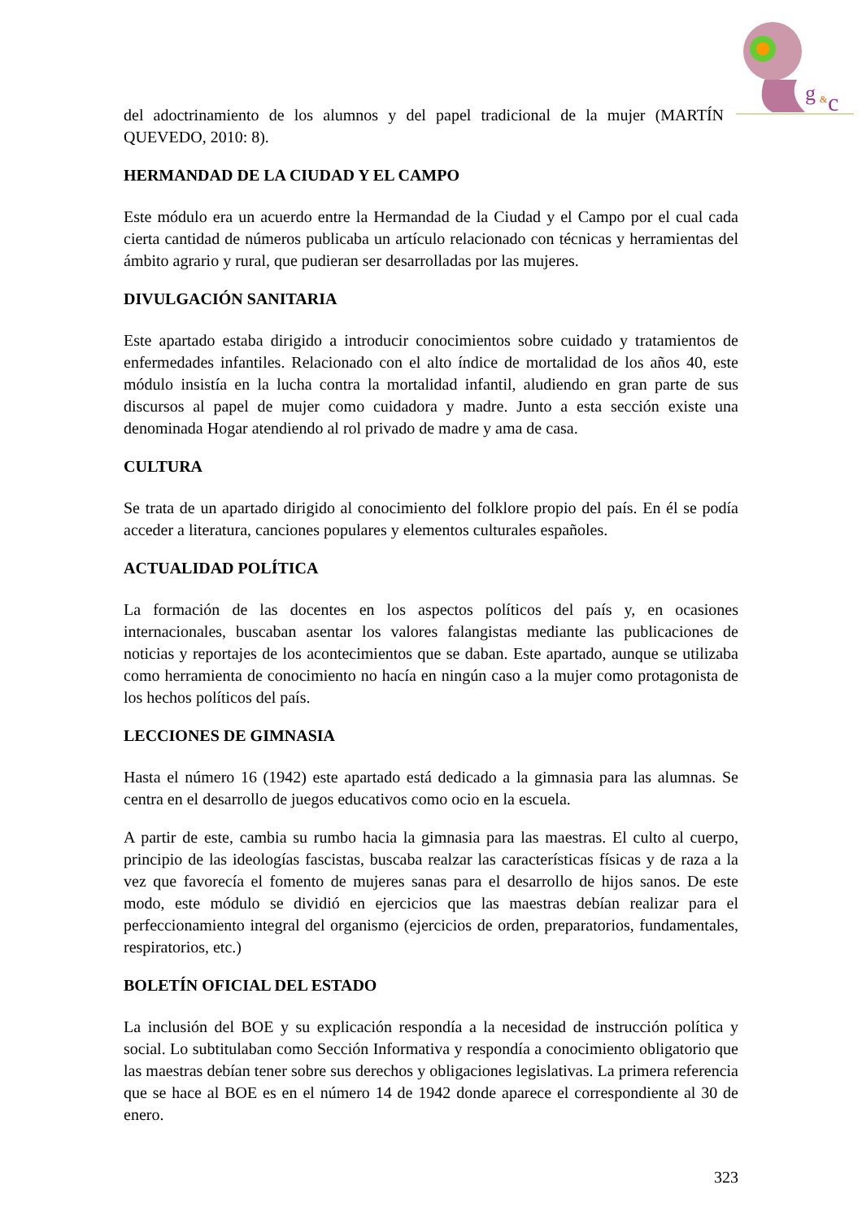g
&
c
del adoctrinamiento de los alumnos y del papel tradicional de la mujer (MARTÍN QUEVEDO, 2010: 8).
HERMANDAD DE LA CIUDAD Y EL CAMPO
Este módulo era un acuerdo entre la Hermandad de la Ciudad y el Campo por el cual cada cierta cantidad de números publicaba un artículo relacionado con técnicas y herramientas del ámbito agrario y rural, que pudieran ser desarrolladas por las mujeres.
DIVULGACIÓN SANITARIA
Este apartado estaba dirigido a introducir conocimientos sobre cuidado y tratamientos de enfermedades infantiles. Relacionado con el alto índice de mortalidad de los años 40, este módulo insistía en la lucha contra la mortalidad infantil, aludiendo en gran parte de sus discursos al papel de mujer como cuidadora y madre. Junto a esta sección existe una denominada Hogar atendiendo al rol privado de madre y ama de casa.
CULTURA
Se trata de un apartado dirigido al conocimiento del folklore propio del país. En él se podía acceder a literatura, canciones populares y elementos culturales españoles.
ACTUALIDAD POLÍTICA
La formación de las docentes en los aspectos políticos del país y, en ocasiones internacionales, buscaban asentar los valores falangistas mediante las publicaciones de noticias y reportajes de los acontecimientos que se daban. Este apartado, aunque se utilizaba como herramienta de conocimiento no hacía en ningún caso a la mujer como protagonista de los hechos políticos del país.
LECCIONES DE GIMNASIA
Hasta el número 16 (1942) este apartado está dedicado a la gimnasia para las alumnas. Se centra en el desarrollo de juegos educativos como ocio en la escuela.
A partir de este, cambia su rumbo hacia la gimnasia para las maestras. El culto al cuerpo, principio de las ideologías fascistas, buscaba realzar las características físicas y de raza a la vez que favorecía el fomento de mujeres sanas para el desarrollo de hijos sanos. De este modo, este módulo se dividió en ejercicios que las maestras debían realizar para el perfeccionamiento integral del organismo (ejercicios de orden, preparatorios, fundamentales, respiratorios, etc.)
BOLETÍN OFICIAL DEL ESTADO
La inclusión del BOE y su explicación respondía a la necesidad de instrucción política y social. Lo subtitulaban como Sección Informativa y respondía a conocimiento obligatorio que las maestras debían tener sobre sus derechos y obligaciones legislativas. La primera referencia que se hace al BOE es en el número 14 de 1942 donde aparece el correspondiente al 30 de enero.
323